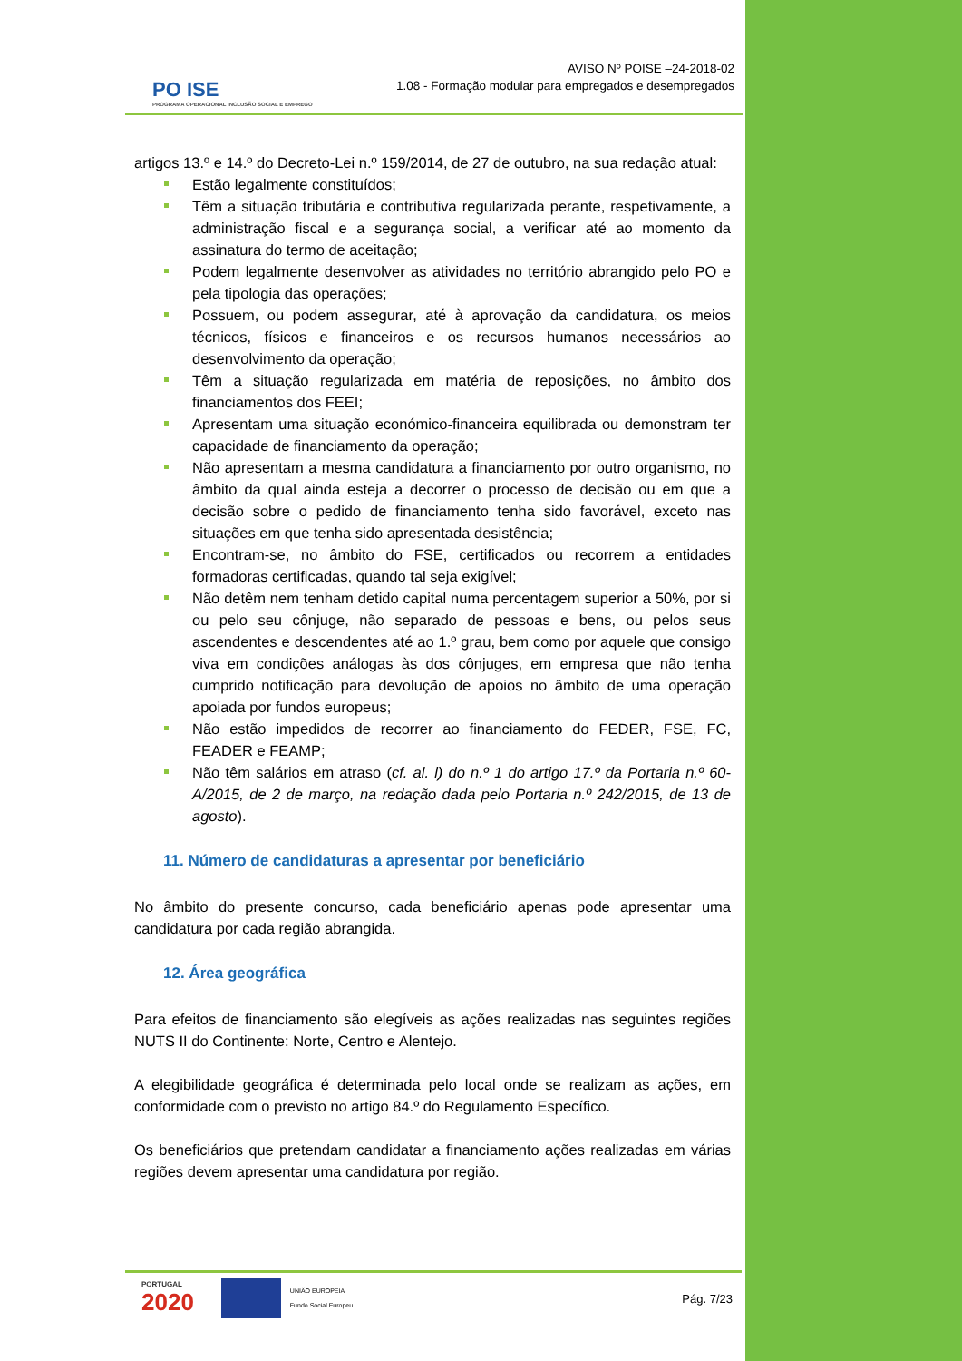PO ISE
PROGRAMA OPERACIONAL INCLUSÃO SOCIAL E EMPREGO
AVISO Nº POISE –24-2018-02
1.08 - Formação modular para empregados e desempregados
artigos 13.º e 14.º do Decreto-Lei n.º 159/2014, de 27 de outubro, na sua redação atual:
Estão legalmente constituídos;
Têm a situação tributária e contributiva regularizada perante, respetivamente, a administração fiscal e a segurança social, a verificar até ao momento da assinatura do termo de aceitação;
Podem legalmente desenvolver as atividades no território abrangido pelo PO e pela tipologia das operações;
Possuem, ou podem assegurar, até à aprovação da candidatura, os meios técnicos, físicos e financeiros e os recursos humanos necessários ao desenvolvimento da operação;
Têm a situação regularizada em matéria de reposições, no âmbito dos financiamentos dos FEEI;
Apresentam uma situação económico-financeira equilibrada ou demonstram ter capacidade de financiamento da operação;
Não apresentam a mesma candidatura a financiamento por outro organismo, no âmbito da qual ainda esteja a decorrer o processo de decisão ou em que a decisão sobre o pedido de financiamento tenha sido favorável, exceto nas situações em que tenha sido apresentada desistência;
Encontram-se, no âmbito do FSE, certificados ou recorrem a entidades formadoras certificadas, quando tal seja exigível;
Não detêm nem tenham detido capital numa percentagem superior a 50%, por si ou pelo seu cônjuge, não separado de pessoas e bens, ou pelos seus ascendentes e descendentes até ao 1.º grau, bem como por aquele que consigo viva em condições análogas às dos cônjuges, em empresa que não tenha cumprido notificação para devolução de apoios no âmbito de uma operação apoiada por fundos europeus;
Não estão impedidos de recorrer ao financiamento do FEDER, FSE, FC, FEADER e FEAMP;
Não têm salários em atraso (cf. al. l) do n.º 1 do artigo 17.º da Portaria n.º 60-A/2015, de 2 de março, na redação dada pelo Portaria n.º 242/2015, de 13 de agosto).
11. Número de candidaturas a apresentar por beneficiário
No âmbito do presente concurso, cada beneficiário apenas pode apresentar uma candidatura por cada região abrangida.
12. Área geográfica
Para efeitos de financiamento são elegíveis as ações realizadas nas seguintes regiões NUTS II do Continente: Norte, Centro e Alentejo.
A elegibilidade geográfica é determinada pelo local onde se realizam as ações, em conformidade com o previsto no artigo 84.º do Regulamento Específico.
Os beneficiários que pretendam candidatar a financiamento ações realizadas em várias regiões devem apresentar uma candidatura por região.
PORTUGAL
2020
UNIÃO EUROPEIA
Fundo Social Europeu
Pág. 7/23